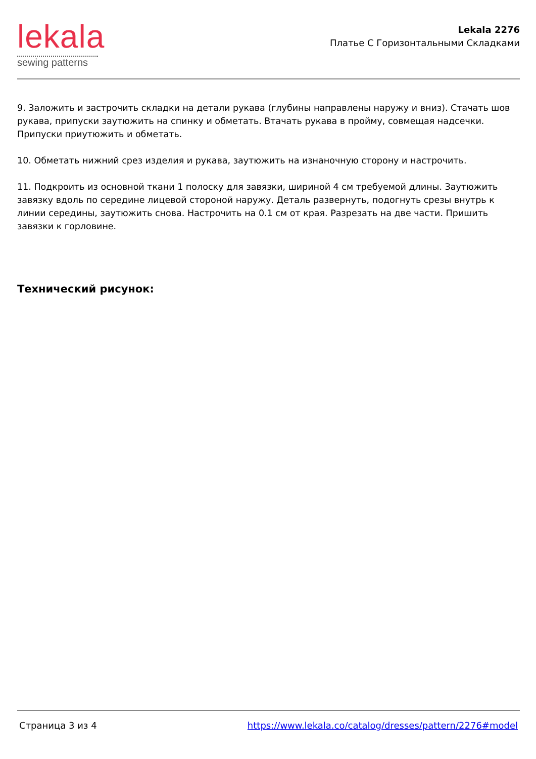lekala
sewing patterns
Lekala 2276
Платье С Горизонтальными Складками
9. Заложить и застрочить складки на детали рукава (глубины направлены наружу и вниз). Стачать шов рукава, припуски заутюжить на спинку и обметать. Втачать рукава в пройму, совмещая надсечки. Припуски приутюжить и обметать.
10. Обметать нижний срез изделия и рукава, заутюжить на изнаночную сторону и настрочить.
11. Подкроить из основной ткани 1 полоску для завязки, шириной 4 см требуемой длины. Заутюжить завязку вдоль по середине лицевой стороной наружу. Деталь развернуть, подогнуть срезы внутрь к линии середины, заутюжить снова. Настрочить на 0.1 см от края. Разрезать на две части. Пришить завязки к горловине.
Технический рисунок:
Страница 3 из 4 https://www.lekala.co/catalog/dresses/pattern/2276#model